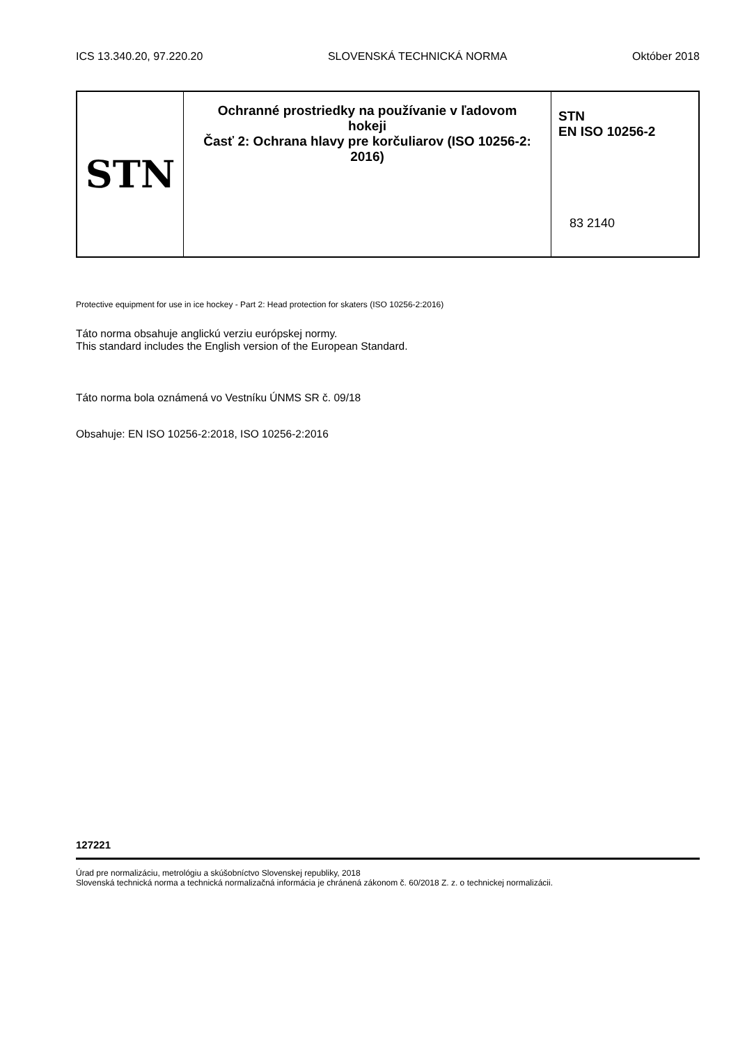ICS 13.340.20, 97.220.20 SLOVENSKÁ TECHNICKÁ NORMA Október 2018
STN
Ochranné prostriedky na používanie v ľadovom hokeji
Časť 2: Ochrana hlavy pre korčuliarov (ISO 10256-2: 2016)
STN
EN ISO 10256-2
83 2140
Protective equipment for use in ice hockey - Part 2: Head protection for skaters (ISO 10256-2:2016)
Táto norma obsahuje anglickú verziu európskej normy.
This standard includes the English version of the European Standard.
Táto norma bola oznámená vo Vestníku ÚNMS SR č. 09/18
Obsahuje: EN ISO 10256-2:2018, ISO 10256-2:2016
127221
Úrad pre normalizáciu, metrológiu a skúšobníctvo Slovenskej republiky, 2018
Slovenská technická norma a technická normalizačná informácia je chránená zákonom č. 60/2018 Z. z. o technickej normalizácii.